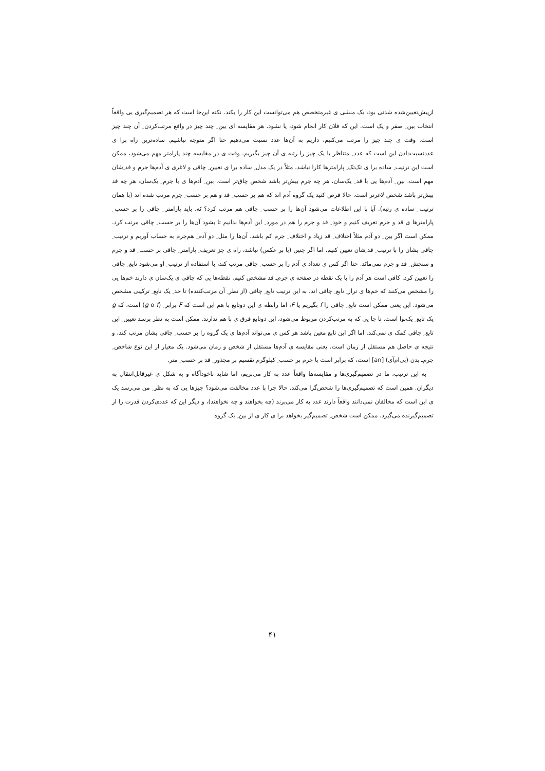ازپیش‌تعیین‌شده شدنی بود، یک منشی ی غیرمتخصص هم می‌توانست این کار را بکند. نکته این‌جا است که هر تصمیم‌گیری یی واقعاً انتخاب بین ِ صفر و یک است. این که فلان کار انجام شود، یا نشود. هر مقایسه ای بین ِ چند چیز در واقع مرتب‌کردن ِ آن چند چیز است. وقت ی چند چیز را مرتب می‌کنیم، داریم به آن‌ها عدد نسبت می‌دهیم حتا اگر متوجه نباشیم. ساده‌ترین راه برا ی عددنسبت‌دادن این است که عدد ِ متناظر با یک چیز را رتبه ی آن چیز بگیریم. وقت ی در مقایسه چند پارامتر مهم می‌شود، ممکن است این ترتیب ِ ساده برا ی تک‌تک ِ پارامترها کارا نباشد. مثلاً در یک مدل ِ ساده برا ی تعیین ِ چاقی و لاغری ی آدم‌ها جرم و قد ِشان مهم است. بین ِ آدم‌ها یی با قد ِ یک‌سان، هر چه جرم بیش‌تر باشد شخص چاق‌تر است. بین ِ آدم‌ها ی با جرم ِ یک‌سان، هر چه قد بیش‌تر باشد شخص لاغرتر است. حالا فرض کنید یک گروه آدم اند که هم بر حسب ِ قد و هم بر حسب ِ جرم مرتب شده اند (با همان ترتیب ِ ساده ی رتبه). آیا با این اطلاعات می‌شود آن‌ها را بر حسب ِ چاقی هم مرتب کرد؟ نَه. باید پارامتر ِ چاقی را بر حسب ِ پارامترها ی قد و جرم تعریف کنیم و خود ِ قد و جرم را هم در مورد ِ این آدم‌ها بدانیم تا بشود آن‌ها را بر حسب ِ چاقی مرتب کرد. ممکن است اگر بین ِ دو آدم مثلاً اختلاف ِ قد زیاد و اختلاف ِ جرم کم باشد، آن‌ها را مثل ِ دو آدم ِ هم‌جرم به حساب آوریم و ترتیب ِ چاقی یشان را با ترتیب ِ قد ِشان تعیین کنیم. اما اگر چنین (یا بر عکس) نباشد، راه ی جز تعریف ِ پارامتر ِ چاقی بر حسب ِ قد و جرم و سنجش ِ قد و جرم نمی‌مانَد. حتا اگر کس ی تعداد ی آدم را بر حسب ِ چاقی مرتب کند، با استفاده از ترتیب ِ او می‌شود تابع ِ چاقی را تعیین کرد. کافی است هر آدم را با یک نقطه در صفحه ی جرم‌ـ قد مشخص کنیم. نقطه‌ها یی که چاقی ی یک‌سان ی دارند خم‌ها یی را مشخص می‌کنند که خم‌ها ی تراز ِ تابع ِ چاقی اند. به این ترتیب تابع ِ چاقی (از نظر ِ آن مرتب‌کننده) تا حد ِ یک تابع ِ ترکیبی مشخص می‌شود. این یعنی ممکن است تابع ِ چاقی را f بگیریم یا F، اما رابطه ی این دوتابع با هم این است که F برابر ِ (g o f) است، که g یک تابع ِ یک‌نوا است. تا جا یی که به مرتب‌کردن مربوط می‌شود، این دوتابع فرق ی با هم ندارند. ممکن است به نظر برسد تعیین ِ این تابع ِ چاقی کمک ی نمی‌کند. اما اگر این تابع معین باشد هر کس ی می‌تواند آدم‌ها ی یک گروه را بر حسب ِ چاقی یشان مرتب کند، و نتیجه ی حاصل هم مستقل از زمان است. یعنی مقایسه ی آدم‌ها مستقل از شخص و زمان می‌شود. یک معیار از این نوع شاخص ِ جرم‌ـ بدن (بی‌ام‌آی) [an] است، که برابر است با جرم بر حسب ِ کیلوگرم تقسیم بر مجذور ِ قد بر حسب ِ متر.
به این ترتیب، ما در تصمیم‌گیری‌ها و مقایسه‌ها واقعاً عدد به کار می‌بریم، اما شاید ناخودآگاه و به شکل ی غیرقابل‌انتقال به دیگران. همین است که تصمیم‌گیری‌ها را شخص‌گرا می‌کند. حالا چرا با عدد مخالفت می‌شود؟ چیزها یی که به نظر ِ من می‌رسد یک ی این است که مخالفان نمی‌دانند واقعاً دارند عدد به کار می‌برند (چه بخواهند و چه نخواهند)، و دیگر این که عددی‌کردن قدرت را از تصمیم‌گیرنده می‌گیرد. ممکن است شخص ِ تصمیم‌گیر بخواهد برا ی کار ی از بین ِ یک گروه
۴۱